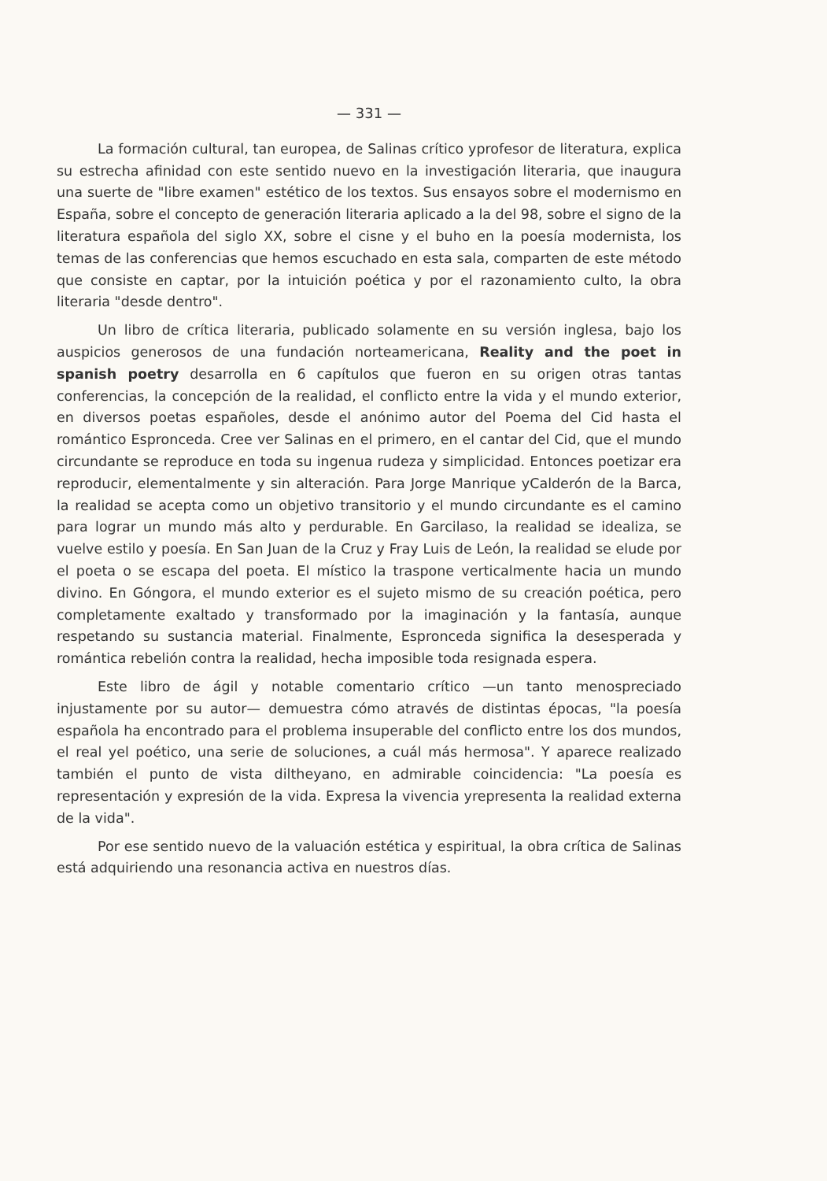— 331 —
La formación cultural, tan europea, de Salinas crítico yprofesor de literatura, explica su estrecha afinidad con este sentido nuevo en la investigación literaria, que inaugura una suerte de "libre examen" estético de los textos. Sus ensayos sobre el modernismo en España, sobre el concepto de generación literaria aplicado a la del 98, sobre el signo de la literatura española del siglo XX, sobre el cisne y el buho en la poesía modernista, los temas de las conferencias que hemos escuchado en esta sala, comparten de este método que consiste en captar, por la intuición poética y por el razonamiento culto, la obra literaria "desde dentro".
Un libro de crítica literaria, publicado solamente en su versión inglesa, bajo los auspicios generosos de una fundación norteamericana, Reality and the poet in spanish poetry desarrolla en 6 capítulos que fueron en su origen otras tantas conferencias, la concepción de la realidad, el conflicto entre la vida y el mundo exterior, en diversos poetas españoles, desde el anónimo autor del Poema del Cid hasta el romántico Espronceda. Cree ver Salinas en el primero, en el cantar del Cid, que el mundo circundante se reproduce en toda su ingenua rudeza y simplicidad. Entonces poetizar era reproducir, elementalmente y sin alteración. Para Jorge Manrique yCalderón de la Barca, la realidad se acepta como un objetivo transitorio y el mundo circundante es el camino para lograr un mundo más alto y perdurable. En Garcilaso, la realidad se idealiza, se vuelve estilo y poesía. En San Juan de la Cruz y Fray Luis de León, la realidad se elude por el poeta o se escapa del poeta. El místico la traspone verticalmente hacia un mundo divino. En Góngora, el mundo exterior es el sujeto mismo de su creación poética, pero completamente exaltado y transformado por la imaginación y la fantasía, aunque respetando su sustancia material. Finalmente, Espronceda significa la desesperada y romántica rebelión contra la realidad, hecha imposible toda resignada espera.
Este libro de ágil y notable comentario crítico —un tanto menospreciado injustamente por su autor— demuestra cómo através de distintas épocas, "la poesía española ha encontrado para el problema insuperable del conflicto entre los dos mundos, el real yel poético, una serie de soluciones, a cuál más hermosa". Y aparece realizado también el punto de vista diltheyano, en admirable coincidencia: "La poesía es representación y expresión de la vida. Expresa la vivencia yrepresenta la realidad externa de la vida".
Por ese sentido nuevo de la valuación estética y espiritual, la obra crítica de Salinas está adquiriendo una resonancia activa en nuestros días.